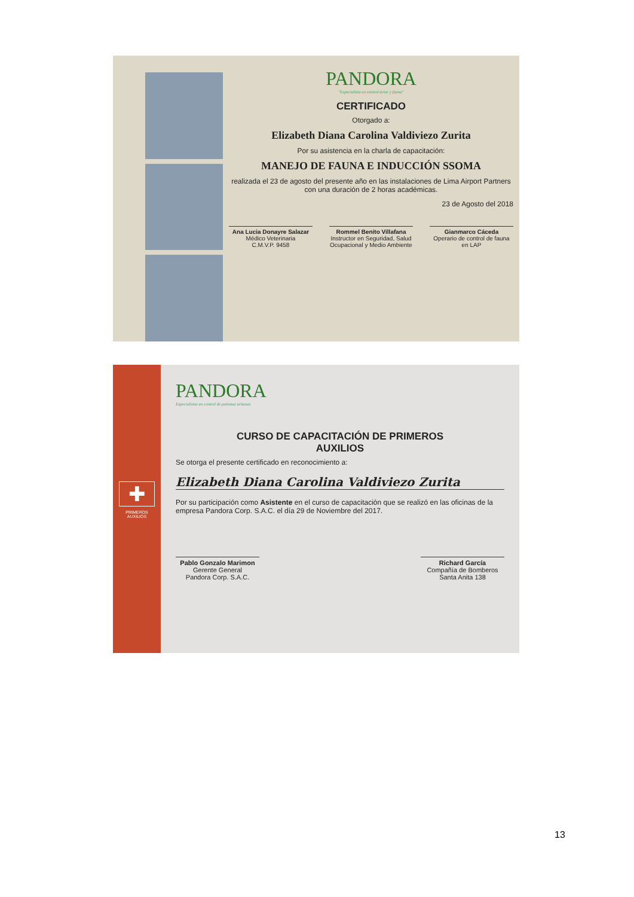PANDORA
"Especialista en control aviar y fauna"
CERTIFICADO
Otorgado a:
Elizabeth Diana Carolina Valdiviezo Zurita
Por su asistencia en la charla de capacitación:
MANEJO DE FAUNA E INDUCCIÓN SSOMA
realizada el 23 de agosto del presente año en las instalaciones de Lima Airport Partners con una duración de 2 horas académicas.
23 de Agosto del 2018
Ana Lucia Donayre Salazar
Médico Veterinaria
C.M.V.P. 9458
Rommel Benito Villafana
Instructor en Seguridad, Salud Ocupacional y Medio Ambiente
Gianmarco Cáceda
Operario de control de fauna en LAP
✚
PRIMEROS
AUXILIOS
PANDORA
Especialistas en control de palomas urbanas
CURSO DE CAPACITACIÓN DE PRIMEROS
AUXILIOS
Se otorga el presente certificado en reconocimiento a:
Elizabeth Diana Carolina Valdiviezo Zurita
Por su participación como Asistente en el curso de capacitación que se realizó en las oficinas de la empresa Pandora Corp. S.A.C. el día 29 de Noviembre del 2017.
Pablo Gonzalo Marimon
Gerente General
Pandora Corp. S.A.C.
Richard García
Compañía de Bomberos
Santa Anita 138
13